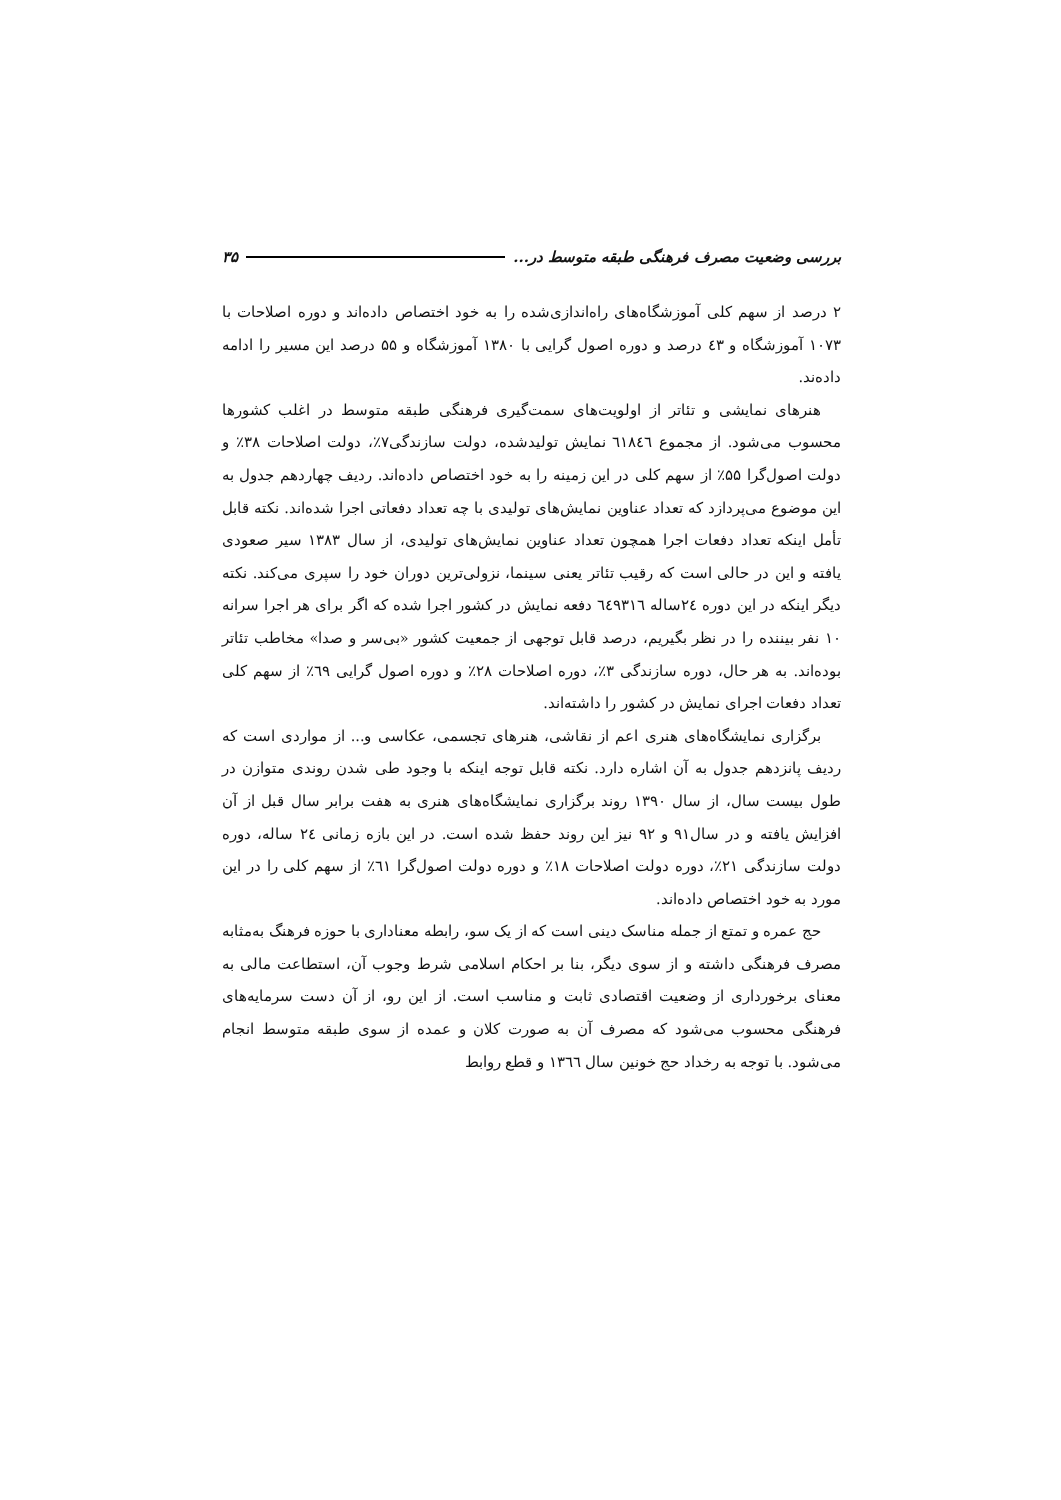بررسی وضعیت مصرف فرهنگی طبقه متوسط در... ۳۵
۲ درصد از سهم کلی آموزشگاه‌های راه‌اندازی‌شده را به خود اختصاص داده‌اند و دوره اصلاحات با ۱۰۷۳ آموزشگاه و ٤۳ درصد و دوره اصول گرایی با ۱۳۸۰ آموزشگاه و ۵۵ درصد این مسیر را ادامه داده‌ند.
هنرهای نمایشی و تئاتر از اولویت‌های سمت‌گیری فرهنگی طبقه متوسط در اغلب کشورها محسوب می‌شود. از مجموع ٦۱۸٤٦ نمایش تولیدشده، دولت سازندگی۷٪، دولت اصلاحات ۳۸٪ و دولت اصول‌گرا ۵۵٪ از سهم کلی در این زمینه را به خود اختصاص داده‌اند. ردیف چهاردهم جدول به این موضوع می‌پردازد که تعداد عناوین نمایش‌های تولیدی با چه تعداد دفعاتی اجرا شده‌اند. نکته قابل تأمل اینکه تعداد دفعات اجرا همچون تعداد عناوین نمایش‌های تولیدی، از سال ۱۳۸۳ سیر صعودی یافته و این در حالی است که رقیب تئاتر یعنی سینما، نزولی‌ترین دوران خود را سپری می‌کند. نکته دیگر اینکه در این دوره ۲٤ساله ٦٤۹۳۱٦ دفعه نمایش در کشور اجرا شده که اگر برای هر اجرا سرانه ۱۰ نفر بیننده را در نظر بگیریم، درصد قابل توجهی از جمعیت کشور «بی‌سر و صدا» مخاطب تئاتر بوده‌اند. به هر حال، دوره سازندگی ۳٪، دوره اصلاحات ۲۸٪ و دوره اصول گرایی ٦۹٪ از سهم کلی تعداد دفعات اجرای نمایش در کشور را داشته‌اند.
برگزاری نمایشگاه‌های هنری اعم از نقاشی، هنرهای تجسمی، عکاسی و... از مواردی است که ردیف پانزدهم جدول به آن اشاره دارد. نکته قابل توجه اینکه با وجود طی شدن روندی متوازن در طول بیست سال، از سال ۱۳۹۰ روند برگزاری نمایشگاه‌های هنری به هفت برابر سال قبل از آن افزایش یافته و در سال۹۱ و ۹۲ نیز این روند حفظ شده است. در این بازه زمانی ۲٤ ساله، دوره دولت سازندگی ۲۱٪، دوره دولت اصلاحات ۱۸٪ و دوره دولت اصول‌گرا ٦۱٪ از سهم کلی را در این مورد به خود اختصاص داده‌اند.
حج عمره و تمتع از جمله مناسک دینی است که از یک سو، رابطه معناداری با حوزه فرهنگ به‌مثابه مصرف فرهنگی داشته و از سوی دیگر، بنا بر احکام اسلامی شرط وجوب آن، استطاعت مالی به معنای برخورداری از وضعیت اقتصادی ثابت و مناسب است. از این رو، از آن دست سرمایه‌های فرهنگی محسوب می‌شود که مصرف آن به صورت کلان و عمده از سوی طبقه متوسط انجام می‌شود. با توجه به رخداد حج خونین سال ۱۳٦٦ و قطع روابط